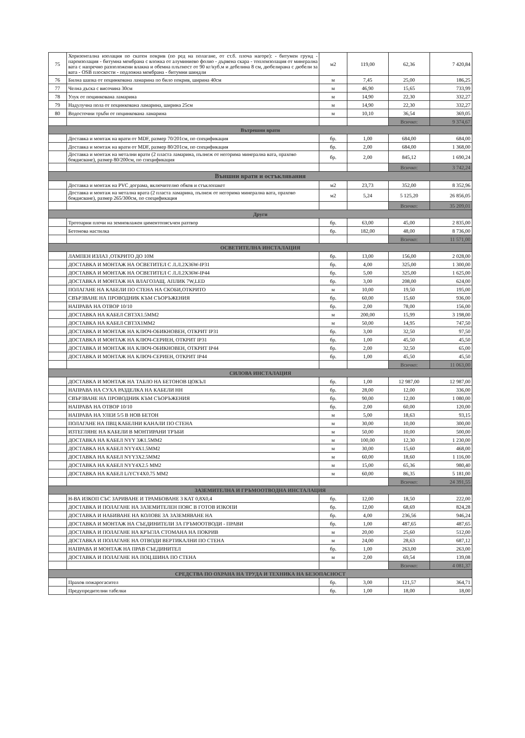| 75 | Хоризонтална изолация по скатен покрив (по ред на полагане, от ст.б. плоча нагоре): - битумен грунд - пароизолация - битумна мембрана с вложка от алуминиево фолио - дървена скара - топлоизолация от минерална вата с напречно разположени влакна и обемна плътност от 90 кг/куб.м и дебелина 8 см, дюбелирана с дюбели за вата - OSB плоскости - подложна мембрана - битумни шиндли | м2 | 119,00 | 62,36 | 7 420,84 |
| 76 | Билна шапка от поцинкована ламарина по било покрив, ширина 40см | м | 7,45 | 25,00 | 186,25 |
| 77 | Челна дъска с височина 30см | м | 46,90 | 15,65 | 733,99 |
| 78 | Улук от поцинкована ламарина | м | 14,90 | 22,30 | 332,27 |
| 79 | Надулучна пола от поцинкована ламарина, ширина 25см | м | 14,90 | 22,30 | 332,27 |
| 80 | Водосточни тръби от поцинкована ламарина | м | 10,10 | 36,54 | 369,05 |
| | | | | Всичко: | 9 374,67 |
| Вътрешни врати | | | | | |
| | Доставка и монтаж на врати от MDF, размер 70/201см, по спецификация | бр. | 1,00 | 684,00 | 684,00 |
| | Доставка и монтаж на врати от MDF, размер 80/201см, по спецификация | бр. | 2,00 | 684,00 | 1 368,00 |
| | Доставка и монтаж на метални врати (2 пласта ламарина, пълнеж от негорима минерална вата, прахово боядисване), размер 80/200см, по спецификация | бр. | 2,00 | 845,12 | 1 690,24 |
| | | | | Всичко: | 3 742,24 |
| Външни врати и остъклявания | | | | | |
| | Доставка и монтаж на PVC дограма, включително обков и стъклопакет | м2 | 23,73 | 352,00 | 8 352,96 |
| | Доставка и монтаж на метална врата (2 пласта ламарина, пълнеж от негорима минерална вата, прахово боядисване), размер 265/300см, по спецификация | м2 | 5,24 | 5 125,20 | 26 856,05 |
| | | | | Всичко: | 35 209,01 |
| Други | | | | | |
| | Тротоарни плочи на земновлажен циментопясъчен разтвор | бр. | 63,00 | 45,00 | 2 835,00 |
| | Бетонова настилка | бр. | 182,00 | 48,00 | 8 736,00 |
| | | | | Всичко: | 11 571,00 |
| ОСВЕТИТЕЛНА ИНСТАЛАЦИЯ | | | | | |
| | ЛАМПЕН ИЗЛАЗ ,ОТКРИТО ДО 10М | бр. | 13,00 | 156,00 | 2 028,00 |
| | ДОСТАВКА И МОНТАЖ НА ОСВЕТИТЕЛ С Л.Л.2Х36W-IP31 | бр. | 4,00 | 325,00 | 1 300,00 |
| | ДОСТАВКА И МОНТАЖ НА ОСВЕТИТЕЛ С Л.Л.2Х36W-IP44 | бр. | 5,00 | 325,00 | 1 625,00 |
| | ДОСТАВКА И МОНТАЖ НА ВЛАГОЗАЩ. АПЛИК 7W,LED | бр. | 3,00 | 208,00 | 624,00 |
| | ПОЛАГАНЕ НА КАБЕЛИ ПО СТЕНА НА СКОБИ,ОТКРИТО | м | 10,00 | 19,50 | 195,00 |
| | СВЪРЗВАНЕ НА ПРОВОДНИК КЪМ СЪОРЪЖЕНИЯ | бр. | 60,00 | 15,60 | 936,00 |
| | НАПРАВА НА ОТВОР 10/10 | бр. | 2,00 | 78,00 | 156,00 |
| | ДОСТАВКА НА КАБЕЛ СВТ3Х1.5ММ2 | м | 200,00 | 15,99 | 3 198,00 |
| | ДОСТАВКА НА КАБЕЛ СВТ3Х1ММ2 | м | 50,00 | 14,95 | 747,50 |
| | ДОСТАВКА И МОНТАЖ НА КЛЮЧ-ОБИКНОВЕН, ОТКРИТ IP31 | бр. | 3,00 | 32,50 | 97,50 |
| | ДОСТАВКА И МОНТАЖ НА КЛЮЧ-СЕРИЕН, ОТКРИТ IP31 | бр. | 1,00 | 45,50 | 45,50 |
| | ДОСТАВКА И МОНТАЖ НА КЛЮЧ-ОБИКНОВЕН, ОТКРИТ IP44 | бр. | 2,00 | 32,50 | 65,00 |
| | ДОСТАВКА И МОНТАЖ НА КЛЮЧ-СЕРИЕН, ОТКРИТ IP44 | бр. | 1,00 | 45,50 | 45,50 |
| | | | | Всичко: | 11 063,00 |
| СИЛОВА ИНСТАЛАЦИЯ | | | | | |
| | ДОСТАВКА И МОНТАЖ НА ТАБЛО НА БЕТОНОВ ЦОКЪЛ | бр. | 1,00 | 12 987,00 | 12 987,00 |
| | НАПРАВА НА СУХА РАЗДЕЛКА НА КАБЕЛИ НН | бр. | 28,00 | 12,00 | 336,00 |
| | СВЪРЗВАНЕ НА ПРОВОДНИК КЪМ СЪОРЪЖЕНИЯ | бр. | 90,00 | 12,00 | 1 080,00 |
| | НАПРАВА НА ОТВОР 10/10 | бр. | 2,00 | 60,00 | 120,00 |
| | НАПРАВА НА УЛЕИ 5/5 В НОВ БЕТОН | м | 5,00 | 18,63 | 93,15 |
| | ПОЛАГАНЕ НА ПВЦ КАБЕЛНИ КАНАЛИ ПО СТЕНА | м | 30,00 | 10,00 | 300,00 |
| | ИЗТЕГЛЯНЕ НА КАБЕЛИ В МОНТИРАНИ ТРЪБИ | м | 50,00 | 10,00 | 500,00 |
| | ДОСТАВКА НА КАБЕЛ NYY 3Ж1.5ММ2 | м | 100,00 | 12,30 | 1 230,00 |
| | ДОСТАВКА НА КАБЕЛ NYY4X1.5ММ2 | м | 30,00 | 15,60 | 468,00 |
| | ДОСТАВКА НА КАБЕЛ NYY3X2.5ММ2 | м | 60,00 | 18,60 | 1 116,00 |
| | ДОСТАВКА НА КАБЕЛ NYY4X2.5 ММ2 | м | 15,00 | 65,36 | 980,40 |
| | ДОСТАВКА НА КАБЕЛ LiYCY4X0.75 ММ2 | м | 60,00 | 86,35 | 5 181,00 |
| | | | | Всичко: | 24 391,55 |
| ЗАЗЕМИТЕЛНА И ГРЪМООТВОДНА ИНСТАЛАЦИЯ | | | | | |
| | Н-ВА ИЗКОП СЪС ЗАРИВАНЕ И ТРАМБОВАНЕ 3 КАТ 0,8Х0,4 | бр. | 12,00 | 18,50 | 222,00 |
| | ДОСТАВКА И ПОЛАГАНЕ НА ЗАЗЕМИТЕЛЕН ПОЯС В ГОТОВ ИЗКОПИ | бр. | 12,00 | 68,69 | 824,28 |
| | ДОСТАВКА И НАБИВАНЕ НА КОЛОВЕ ЗА ЗАЗЕМЯВАНЕ НА | бр. | 4,00 | 236,56 | 946,24 |
| | ДОСТАВКА И МОНТАЖ НА СЪЕДИНИТЕЛИ ЗА ГРЪМООТВОДИ - ПРАВИ | бр. | 1,00 | 487,65 | 487,65 |
| | ДОСТАВКА И ПОЛАГАНЕ НА КРЪГЛА СТОМАНА НА ПОКРИВ | м | 20,00 | 25,60 | 512,00 |
| | ДОСТАВКА И ПОЛАГАНЕ НА ОТВОДИ ВЕРТИКАЛНИ ПО СТЕНА | м | 24,00 | 28,63 | 687,12 |
| | НАПРАВА И МОНТАЖ НА ПРАВ СЪЕДИНИТЕЛ | бр. | 1,00 | 263,00 | 263,00 |
| | ДОСТАВКА И ПОЛАГАНЕ НА ПОЦ.ШИНА ПО СТЕНА | м | 2,00 | 69,54 | 139,08 |
| | | | | Всичко: | 4 081,37 |
| СРЕДСТВА ПО ОХРАНА НА ТРУДА И ТЕХНИКА НА БЕЗОПАСНОСТ | | | | | |
| | Прахов пожарогасител | бр. | 3,00 | 121,57 | 364,71 |
| | Предупредителни табелки | бр. | 1,00 | 18,00 | 18,00 |